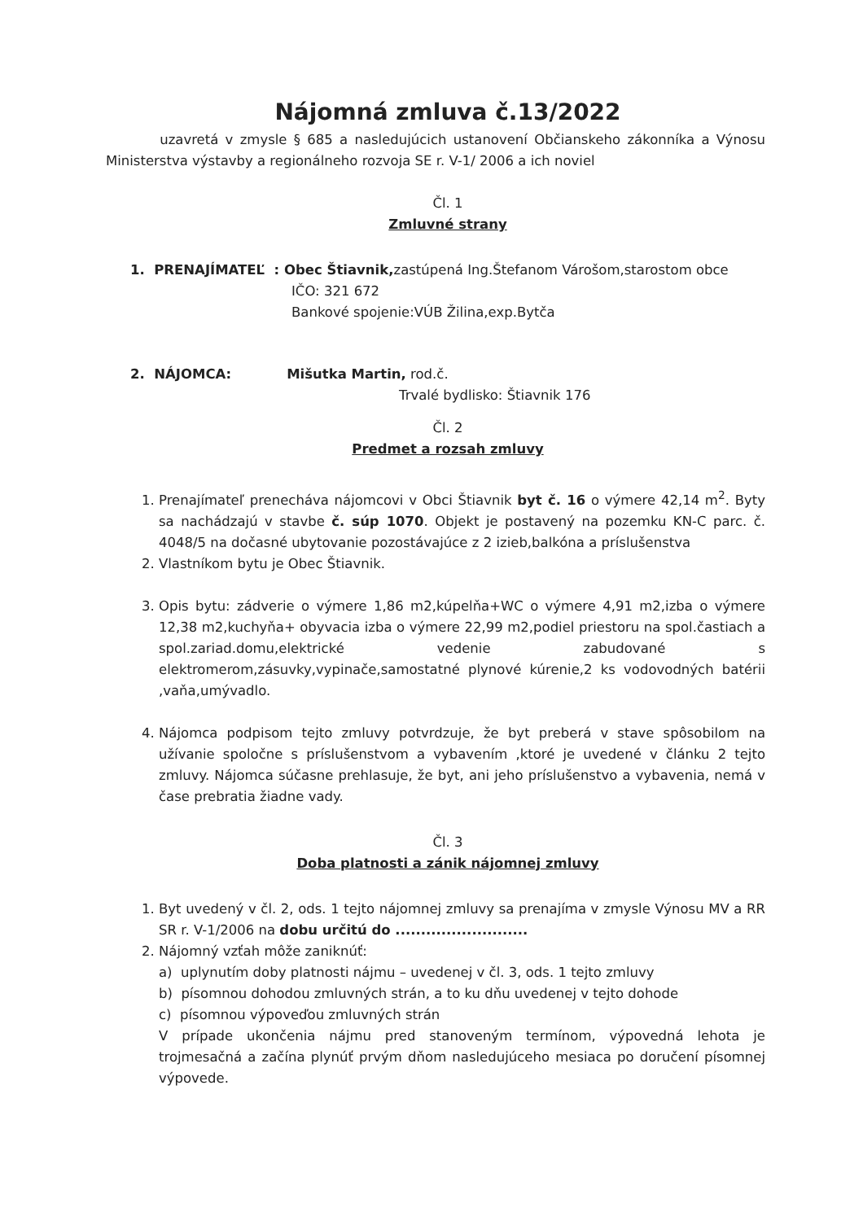Nájomná zmluva č.13/2022
uzavretá v zmysle § 685 a nasledujúcich ustanovení Občianskeho zákonníka a Výnosu Ministerstva výstavby a regionálneho rozvoja SE r. V-1/ 2006 a ich noviel
Čl. 1
Zmluvné strany
1. PRENAJÍMATEĽ : Obec Štiavnik, zastúpená Ing.Štefanom Várošom,starostom obce
IČO: 321 672
Bankové spojenie:VÚB Žilina,exp.Bytča
2. NÁJOMCA: Mišutka Martin, rod.č.
Trvalé bydlisko: Štiavnik 176
Čl. 2
Predmet a rozsah zmluvy
1. Prenajímateľ prenecháva nájomcovi v Obci Štiavnik byt č. 16 o výmere 42,14 m<sup>2</sup>. Byty sa nachádzajú v stavbe č. súp 1070. Objekt je postavený na pozemku KN-C parc. č. 4048/5 na dočasné ubytovanie pozostávajúce z 2 izieb,balkóna a príslušenstva
2. Vlastníkom bytu je Obec Štiavnik.
3. Opis bytu: zádverie o výmere 1,86 m2,kúpelňa+WC o výmere 4,91 m2,izba o výmere 12,38 m2,kuchyňa+ obyvacia izba o výmere 22,99 m2,podiel priestoru na spol.častiach a spol.zariad.domu,elektrické vedenie zabudované s elektromerom,zásuvky,vypinače,samostatné plynové kúrenie,2 ks vodovodných batérii ,vaňa,umývadlo.
4. Nájomca podpisom tejto zmluvy potvrdzuje, že byt preberá v stave spôsobilom na užívanie spoločne s príslušenstvom a vybavením ,ktoré je uvedené v článku 2 tejto zmluvy. Nájomca súčasne prehlasuje, že byt, ani jeho príslušenstvo a vybavenia, nemá v čase prebratia žiadne vady.
Čl. 3
Doba platnosti a zánik nájomnej zmluvy
1. Byt uvedený v čl. 2, ods. 1 tejto nájomnej zmluvy sa prenajíma v zmysle Výnosu MV a RR SR r. V-1/2006 na dobu určitú do ..........................
2. Nájomný vzťah môže zaniknúť:
a) uplynutím doby platnosti nájmu – uvedenej v čl. 3, ods. 1 tejto zmluvy
b) písomnou dohodou zmluvných strán, a to ku dňu uvedenej v tejto dohode
c) písomnou výpoveďou zmluvných strán
V prípade ukončenia nájmu pred stanoveným termínom, výpovedná lehota je trojmesačná a začína plynúť prvým dňom nasledujúceho mesiaca po doručení písomnej výpovede.